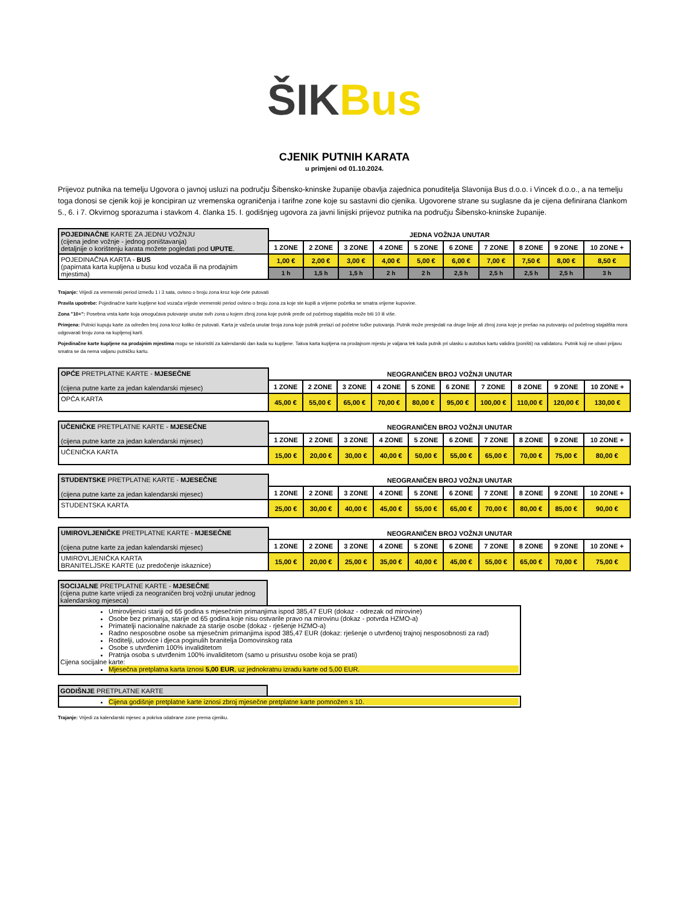ŠIK Bus
CJENIK PUTNIH KARATA
u primjeni od 01.10.2024.
Prijevoz putnika na temelju Ugovora o javnoj usluzi na području Šibensko-kninske županije obavlja zajednica ponuditelja Slavonija Bus d.o.o. i Vincek d.o.o., a na temelju toga donosi se cjenik koji je koncipiran uz vremenska ograničenja i tarifne zone koje su sastavni dio cjenika. Ugovorene strane su suglasne da je cijena definirana člankom 5., 6. i 7. Okvirnog sporazuma i stavkom 4. članka 15. I. godišnjeg ugovora za javni linijski prijevoz putnika na području Šibensko-kninske županije.
| POJEDINAČNE KARTE ZA JEDNU VOŽNJU (cijena jedne vožnje - jednog poništavanja) detaljnije o korištenju karata možete pogledati pod UPUTE . | JEDNA VOŽNJA UNUTAR | | | | | | | | | |
| | 1 ZONE | 2 ZONE | 3 ZONE | 4 ZONE | 5 ZONE | 6 ZONE | 7 ZONE | 8 ZONE | 9 ZONE | 10 ZONE + |
| POJEDINAČNA KARTA - BUS (papirnata karta kupljena u busu kod vozača ili na prodajnim mjestima) | 1,00 € | 2,00 € | 3,00 € | 4,00 € | 5,00 € | 6,00 € | 7,00 € | 7,50 € | 8,00 € | 8,50 € |
| | 1 h | 1,5 h | 1,5 h | 2 h | 2 h | 2,5 h | 2,5 h | 2,5 h | 2,5 h | 3 h |
Trajanje: Vrijedi za vremenski period između 1 i 3 sata, ovisno o broju zona kroz koje ćete putovati
Pravila upotrebe: Pojedinačne karte kupljene kod vozača vrijede vremenski period ovisno o broju zona za koje ste kupili a vrijeme početka se smatra vrijeme kupovine.
Zona "10+": Posebna vrsta karte koja omogućava putovanje unutar svih zona u kojem zbroj zona koje putnik pređe od početnog stajališta može biti 10 ili više.
Primjena: Putnici kupuju karte za određen broj zona kroz koliko će putovati. Karta je važeća unutar broja zona koje putnik prelazi od početne točke putovanja. Putnik može presjedati na druge linije ali zbroj zona koje je prešao na putovanju od početnog stajališta mora odgovarati broju zona na kupljenoj karti.
Pojedinačne karte kupljene na prodajnim mjestima mogu se iskoristiti za kalendarski dan kada su kupljene. Takva karta kupljena na prodajnom mjestu je valjana tek kada putnik pri ulasku u autobus kartu validira (poništi) na validatoru. Putnik koji ne obavi prijavu smatra se da nema valjanu putničku kartu.
| OPĆE PRETPLATNE KARTE - MJESEČNE (cijena putne karte za jedan kalendarski mjesec) | NEOGRANIČEN BROJ VOŽNJI UNUTAR | | | | | | | | | |
| | 1 ZONE | 2 ZONE | 3 ZONE | 4 ZONE | 5 ZONE | 6 ZONE | 7 ZONE | 8 ZONE | 9 ZONE | 10 ZONE + |
| OPĆA KARTA | 45,00 € | 55,00 € | 65,00 € | 70,00 € | 80,00 € | 95,00 € | 100,00 € | 110,00 € | 120,00 € | 130,00 € |
| UČENIČKE PRETPLATNE KARTE - MJESEČNE (cijena putne karte za jedan kalendarski mjesec) | NEOGRANIČEN BROJ VOŽNJI UNUTAR | | | | | | | | | |
| | 1 ZONE | 2 ZONE | 3 ZONE | 4 ZONE | 5 ZONE | 6 ZONE | 7 ZONE | 8 ZONE | 9 ZONE | 10 ZONE + |
| UČENIČKA KARTA | 15,00 € | 20,00 € | 30,00 € | 40,00 € | 50,00 € | 55,00 € | 65,00 € | 70,00 € | 75,00 € | 80,00 € |
| STUDENTSKE PRETPLATNE KARTE - MJESEČNE (cijena putne karte za jedan kalendarski mjesec) | NEOGRANIČEN BROJ VOŽNJI UNUTAR | | | | | | | | | |
| | 1 ZONE | 2 ZONE | 3 ZONE | 4 ZONE | 5 ZONE | 6 ZONE | 7 ZONE | 8 ZONE | 9 ZONE | 10 ZONE + |
| STUDENTSKA KARTA | 25,00 € | 30,00 € | 40,00 € | 45,00 € | 55,00 € | 65,00 € | 70,00 € | 80,00 € | 85,00 € | 90,00 € |
| UMIROVLJENIČKE PRETPLATNE KARTE - MJESEČNE (cijena putne karte za jedan kalendarski mjesec) | NEOGRANIČEN BROJ VOŽNJI UNUTAR | | | | | | | | | |
| | 1 ZONE | 2 ZONE | 3 ZONE | 4 ZONE | 5 ZONE | 6 ZONE | 7 ZONE | 8 ZONE | 9 ZONE | 10 ZONE + |
| UMIROVLJENIČKA KARTA BRANITELJSKE KARTE (uz predočenje iskaznice) | 15,00 € | 20,00 € | 25,00 € | 35,00 € | 40,00 € | 45,00 € | 55,00 € | 65,00 € | 70,00 € | 75,00 € |
SOCIJALNE PRETPLATNE KARTE - MJESEČNE
(cijena putne karte vrijedi za neograničen broj vožnji unutar jednog kalendarskog mjeseca)
Umirovljenici stariji od 65 godina s mjesečnim primanjima ispod 385,47 EUR (dokaz - odrezak od mirovine)
Osobe bez primanja, starije od 65 godina koje nisu ostvarile pravo na mirovinu (dokaz - potvrda HZMO-a)
Primatelji nacionalne naknade za starije osobe (dokaz - rješenje HZMO-a)
Radno nesposobne osobe sa mjesečnim primanjima ispod 385,47 EUR (dokaz: rješenje o utvrđenoj trajnoj nesposobnosti za rad)
Roditelji, udovice i djeca poginulih branitelja Domovinskog rata
Osobe s utvrđenim 100% invaliditetom
Pratnja osoba s utvrđenim 100% invaliditetom (samo u prisustvu osobe koja se prati)
Cijena socijalne karte:
Mjesečna pretplatna karta iznosi 5,00 EUR, uz jednokratnu izradu karte od 5,00 EUR.
GODIŠNJE PRETPLATNE KARTE
Cijena godišnje pretplatne karte iznosi zbroj mjesečne pretplatne karte pomnožen s 10.
Trajanje: Vrijedi za kalendarski mjesec a pokriva odabrane zone prema cjeniku.